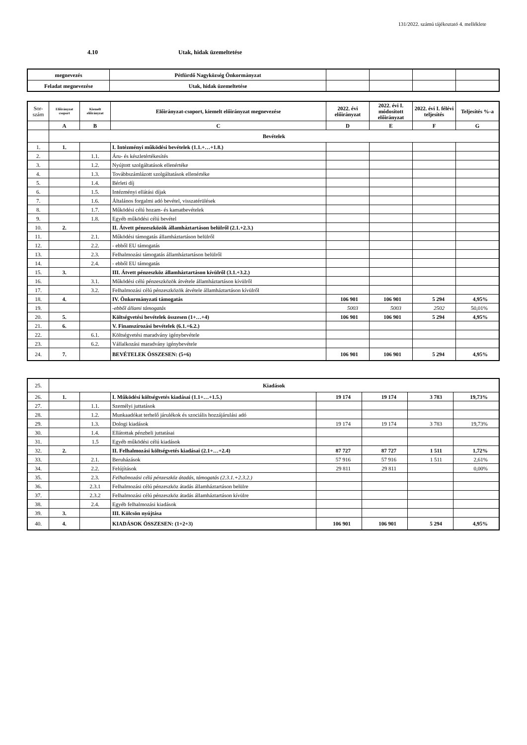131/2022. számú tájékoztató 4. melléklete
4.10 Utak, hidak üzemeltetése
| megnevezés | Pétfürdő Nagyközség Önkormányzat | | | | |
| Feladat megnevezése | Utak, hidak üzemeltetése | | | | |
| Sor- szám | Előirányzat csoport | Kiemelt előirányzat | Előirányzat-csoport, kiemelt előirányzat megnevezése | 2022. évi előirányzat | 2022. évi I. módosított előirányzat | 2022. évi I. félévi teljesítés | Teljesítés %-a |
| --- | --- | --- | --- | --- | --- | --- | --- |
| | A | B | C | D | E | F | G |
| | Bevételek | | | | | | |
| 1. | 1. | | I. Intézményi működési bevételek (1.1.+…+1.8.) | | | | |
| 2. | | 1.1. | Áru- és készletértékesítés | | | | |
| 3. | | 1.2. | Nyújtott szolgáltatások ellenértéke | | | | |
| 4. | | 1.3. | Továbbszámlázott szolgáltatások ellenértéke | | | | |
| 5. | | 1.4. | Bérleti díj | | | | |
| 6. | | 1.5. | Intézményi ellátási díjak | | | | |
| 7. | | 1.6. | Általános forgalmi adó bevétel, visszatérülések | | | | |
| 8. | | 1.7. | Működési célú hozam- és kamatbevételek | | | | |
| 9. | | 1.8. | Egyéb működési célú bevétel | | | | |
| 10. | 2. | | II. Átvett pénzeszközök államháztartáson belülről (2.1.+2.3.) | | | | |
| 11. | | 2.1. | Működési támogatás államháztartáson belülről | | | | |
| 12. | | 2.2. | - ebből EU támogatás | | | | |
| 13. | | 2.3. | Felhalmozási támogatás államháztartáson belülről | | | | |
| 14. | | 2.4. | - ebből EU támogatás | | | | |
| 15. | 3. | | III. Átvett pénzeszköz államháztartáson kívülről (3.1.+3.2.) | | | | |
| 16. | | 3.1. | Működési célú pénzeszközök átvétele államháztartáson kívülről | | | | |
| 17. | | 3.2. | Felhalmozási célú pénzeszközök átvétele államháztartáson kívülről | | | | |
| 18. | 4. | | IV. Önkormányzati támogatás | 106 901 | 106 901 | 5 294 | 4,95% |
| 19. | | | -ebből állami támogatás | 5003 | 5003 | 2502 | 50,01% |
| 20. | 5. | | Költségvetési bevételek összesen (1+…+4) | 106 901 | 106 901 | 5 294 | 4,95% |
| 21. | 6. | | V. Finanszírozási bevételek (6.1.+6.2.) | | | | |
| 22. | | 6.1. | Költségvetési maradvány igénybevétele | | | | |
| 23. | | 6.2. | Vállalkozási maradvány igénybevétele | | | | |
| 24. | 7. | | BEVÉTELEK ÖSSZESEN: (5+6) | 106 901 | 106 901 | 5 294 | 4,95% |
| 25. | Kiadások | | | | | | |
| 26. | 1. | | I. Működési költségvetés kiadásai (1.1+…+1.5.) | 19 174 | 19 174 | 3 783 | 19,73% |
| 27. | | 1.1. | Személyi juttatások | | | | |
| 28. | | 1.2. | Munkaadókat terhelő járulékok és szociális hozzájárulási adó | | | | |
| 29. | | 1.3. | Dologi kiadások | 19 174 | 19 174 | 3 783 | 19,73% |
| 30. | | 1.4. | Ellátottak pénzbeli juttatásai | | | | |
| 31. | | 1.5 | Egyéb működési célú kiadások | | | | |
| 32. | 2. | | II. Felhalmozási költségvetés kiadásai (2.1+…+2.4) | 87 727 | 87 727 | 1 511 | 1,72% |
| 33. | | 2.1. | Beruházások | 57 916 | 57 916 | 1 511 | 2,61% |
| 34. | | 2.2. | Felújítások | 29 811 | 29 811 | | 0,00% |
| 35. | | 2.3. | Felhalmozási célú pénzeszköz átadás, támogatás (2.3.1.+2.3.2.) | | | | |
| 36. | | 2.3.1 | Felhalmozási célú pénzeszköz átadás államháztartáson belülre | | | | |
| 37. | | 2.3.2 | Felhalmozási célú pénzeszköz átadás államháztartáson kívülre | | | | |
| 38. | | 2.4. | Egyéb felhalmozási kiadások | | | | |
| 39. | 3. | | III. Kölcsön nyújtása | | | | |
| 40. | 4. | | KIADÁSOK ÖSSZESEN: (1+2+3) | 106 901 | 106 901 | 5 294 | 4,95% |